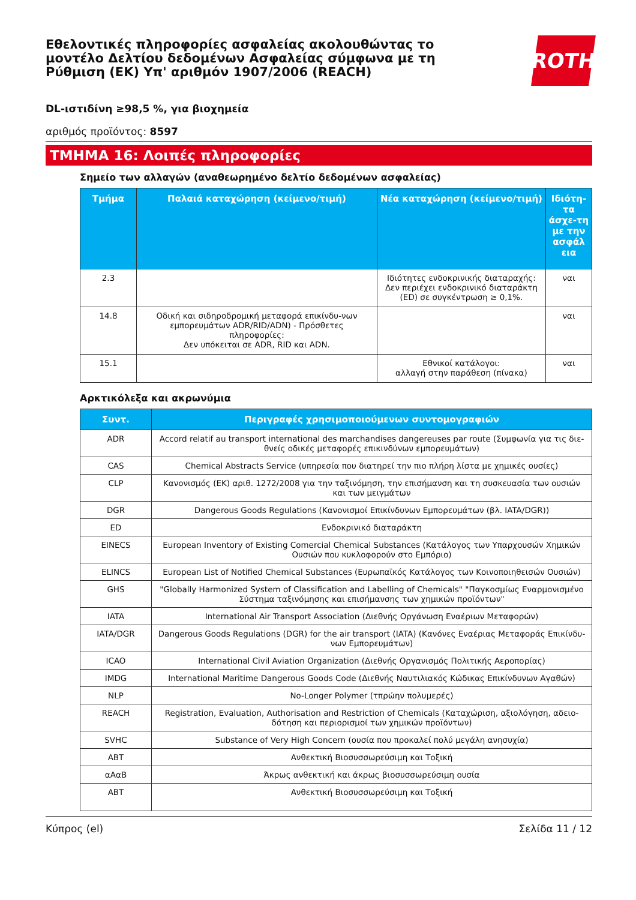Εθελοντικές πληροφορίες ασφαλείας ακολουθώντας το μοντέλο Δελτίου δεδομένων Ασφαλείας σύμφωνα με τη Ρύθμιση (ΕΚ) Υπ' αριθμόν 1907/2006 (REACH)
ROTH
DL-ιστιδίνη ≥98,5 %, για βιοχημεία
αριθμός προϊόντος: 8597
ΤΜΗΜΑ 16: Λοιπές πληροφορίες
Σημείο των αλλαγών (αναθεωρημένο δελτίο δεδομένων ασφαλείας)
| Τμήμα | Παλαιά καταχώρηση (κείμενο/τιμή) | Νέα καταχώρηση (κείμενο/τιμή) | Ιδιότη-τα άσχε-τη με την ασφάλ εια |
| --- | --- | --- | --- |
| 2.3 | | Ιδιότητες ενδοκρινικής διαταραχής: Δεν περιέχει ενδοκρινικό διαταράκτη (ED) σε συγκέντρωση ≥ 0,1%. | ναι |
| 14.8 | Οδική και σιδηροδρομική μεταφορά επικίνδυ-νων εμπορευμάτων ADR/RID/ADN) - Πρόσθετες πληροφορίες: Δεν υπόκειται σε ADR, RID και ADN. | | ναι |
| 15.1 | | Εθνικοί κατάλογοι: αλλαγή στην παράθεση (πίνακα) | ναι |
Αρκτικόλεξα και ακρωνύμια
| Συντ. | Περιγραφές χρησιμοποιούμενων συντομογραφιών |
| --- | --- |
| ADR | Accord relatif au transport international des marchandises dangereuses par route (Συμφωνία για τις διε-θνείς οδικές μεταφορές επικινδύνων εμπορευμάτων) |
| CAS | Chemical Abstracts Service (υπηρεσία που διατηρεί την πιο πλήρη λίστα με χημικές ουσίες) |
| CLP | Κανονισμός (ΕΚ) αριθ. 1272/2008 για την ταξινόμηση, την επισήμανση και τη συσκευασία των ουσιών και των μειγμάτων |
| DGR | Dangerous Goods Regulations (Κανονισμοί Επικίνδυνων Εμπορευμάτων (βλ. IATA/DGR)) |
| ED | Ενδοκρινικό διαταράκτη |
| EINECS | European Inventory of Existing Comercial Chemical Substances (Κατάλογος των Υπαρχουσών Χημικών Ουσιών που κυκλοφορούν στο Εμπόριο) |
| ELINCS | European List of Notified Chemical Substances (Ευρωπαϊκός Κατάλογος των Κοινοποιηθεισών Ουσιών) |
| GHS | "Globally Harmonized System of Classification and Labelling of Chemicals" "Παγκοσμίως Εναρμονισμένο Σύστημα ταξινόμησης και επισήμανσης των χημικών προϊόντων" |
| IATA | International Air Transport Association (Διεθνής Οργάνωση Εναέριων Μεταφορών) |
| IATA/DGR | Dangerous Goods Regulations (DGR) for the air transport (IATA) (Κανόνες Εναέριας Μεταφοράς Επικίνδυ-νων Εμπορευμάτων) |
| ICAO | International Civil Aviation Organization (Διεθνής Οργανισμός Πολιτικής Αεροπορίας) |
| IMDG | International Maritime Dangerous Goods Code (Διεθνής Ναυτιλιακός Κώδικας Επικίνδυνων Αγαθών) |
| NLP | No-Longer Polymer (τπρώην πολυμερές) |
| REACH | Registration, Evaluation, Authorisation and Restriction of Chemicals (Καταχώριση, αξιολόγηση, αδειο-δότηση και περιορισμοί των χημικών προϊόντων) |
| SVHC | Substance of Very High Concern (ουσία που προκαλεί πολύ μεγάλη ανησυχία) |
| ΑΒΤ | Ανθεκτική Βιοσυσσωρεύσιμη και Τοξική |
| αΑαΒ | Άκρως ανθεκτική και άκρως βιοσυσσωρεύσιμη ουσία |
| ΑΒΤ | Ανθεκτική Βιοσυσσωρεύσιμη και Τοξική |
Κύπρος (el) Σελίδα 11 / 12